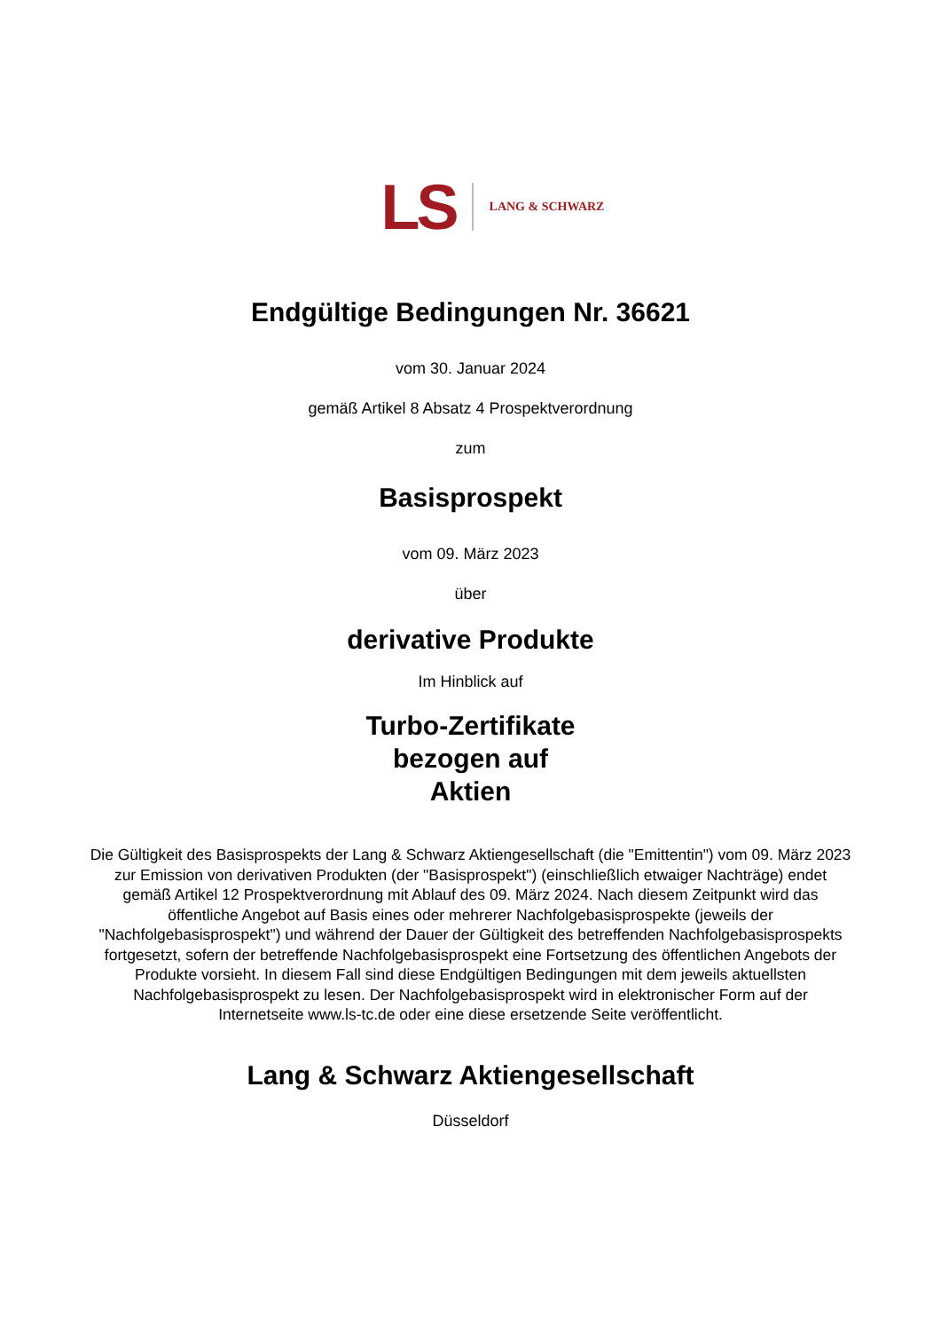LS LANG & SCHWARZ
Endgültige Bedingungen Nr. 36621
vom 30. Januar 2024
gemäß Artikel 8 Absatz 4 Prospektverordnung
zum
Basisprospekt
vom 09. März 2023
über
derivative Produkte
Im Hinblick auf
Turbo-Zertifikate
bezogen auf
Aktien
Die Gültigkeit des Basisprospekts der Lang & Schwarz Aktiengesellschaft (die "Emittentin") vom 09. März 2023 zur Emission von derivativen Produkten (der "Basisprospekt") (einschließlich etwaiger Nachträge) endet gemäß Artikel 12 Prospektverordnung mit Ablauf des 09. März 2024. Nach diesem Zeitpunkt wird das öffentliche Angebot auf Basis eines oder mehrerer Nachfolgebasisprospekte (jeweils der "Nachfolgebasisprospekt") und während der Dauer der Gültigkeit des betreffenden Nachfolgebasisprospekts fortgesetzt, sofern der betreffende Nachfolgebasisprospekt eine Fortsetzung des öffentlichen Angebots der Produkte vorsieht. In diesem Fall sind diese Endgültigen Bedingungen mit dem jeweils aktuellsten Nachfolgebasisprospekt zu lesen. Der Nachfolgebasisprospekt wird in elektronischer Form auf der Internetseite www.ls-tc.de oder eine diese ersetzende Seite veröffentlicht.
Lang & Schwarz Aktiengesellschaft
Düsseldorf